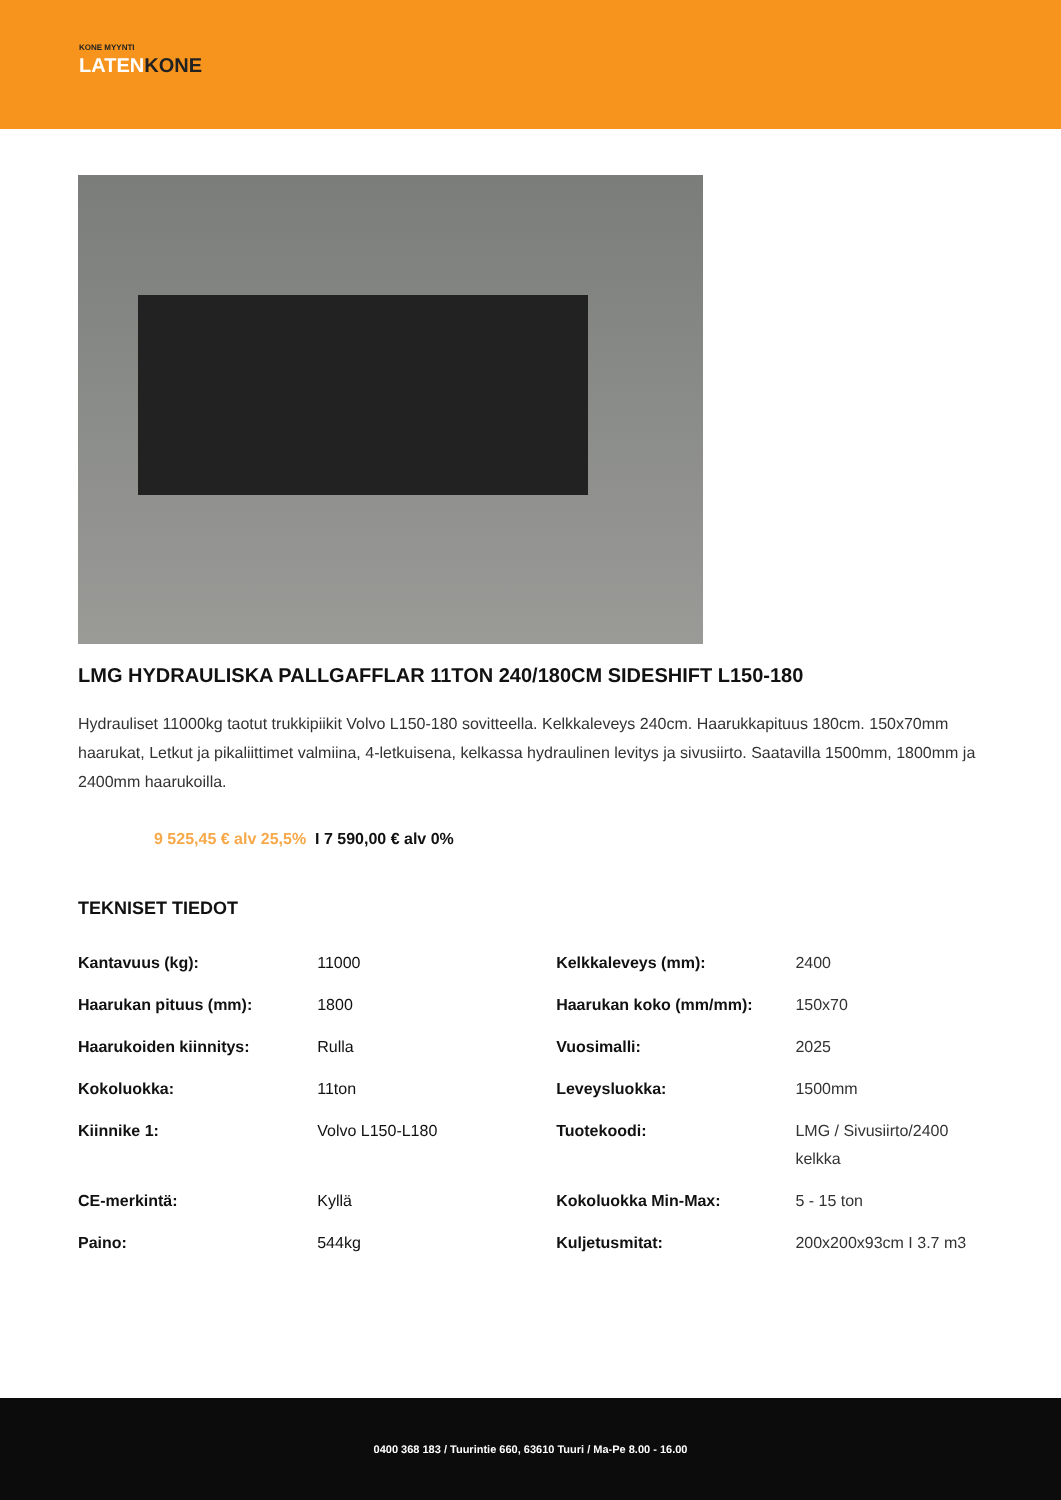KONE MYYNTI
LATENKONE
LMG HYDRAULISKA PALLGAFFLAR 11TON 240/180CM SIDESHIFT L150-180
Hydrauliset 11000kg taotut trukkipiikit Volvo L150-180 sovitteella. Kelkkaleveys 240cm. Haarukkapituus 180cm. 150x70mm haarukat, Letkut ja pikaliittimet valmiina, 4-letkuisena, kelkassa hydraulinen levitys ja sivusiirto. Saatavilla 1500mm, 1800mm ja 2400mm haarukoilla.
9 525,45 € alv 25,5% I 7 590,00 € alv 0%
TEKNISET TIEDOT
| Kantavuus (kg): | 11000 | Kelkkaleveys (mm): | 2400 |
| Haarukan pituus (mm): | 1800 | Haarukan koko (mm/mm): | 150x70 |
| Haarukoiden kiinnitys: | Rulla | Vuosimalli: | 2025 |
| Kokoluokka: | 11ton | Leveysluokka: | 1500mm |
| Kiinnike 1: | Volvo L150-L180 | Tuotekoodi: | LMG / Sivusiirto/2400 kelkka |
| CE-merkintä: | Kyllä | Kokoluokka Min-Max: | 5 - 15 ton |
| Paino: | 544kg | Kuljetusmitat: | 200x200x93cm I 3.7 m3 |
0400 368 183 / Tuurintie 660, 63610 Tuuri / Ma-Pe 8.00 - 16.00